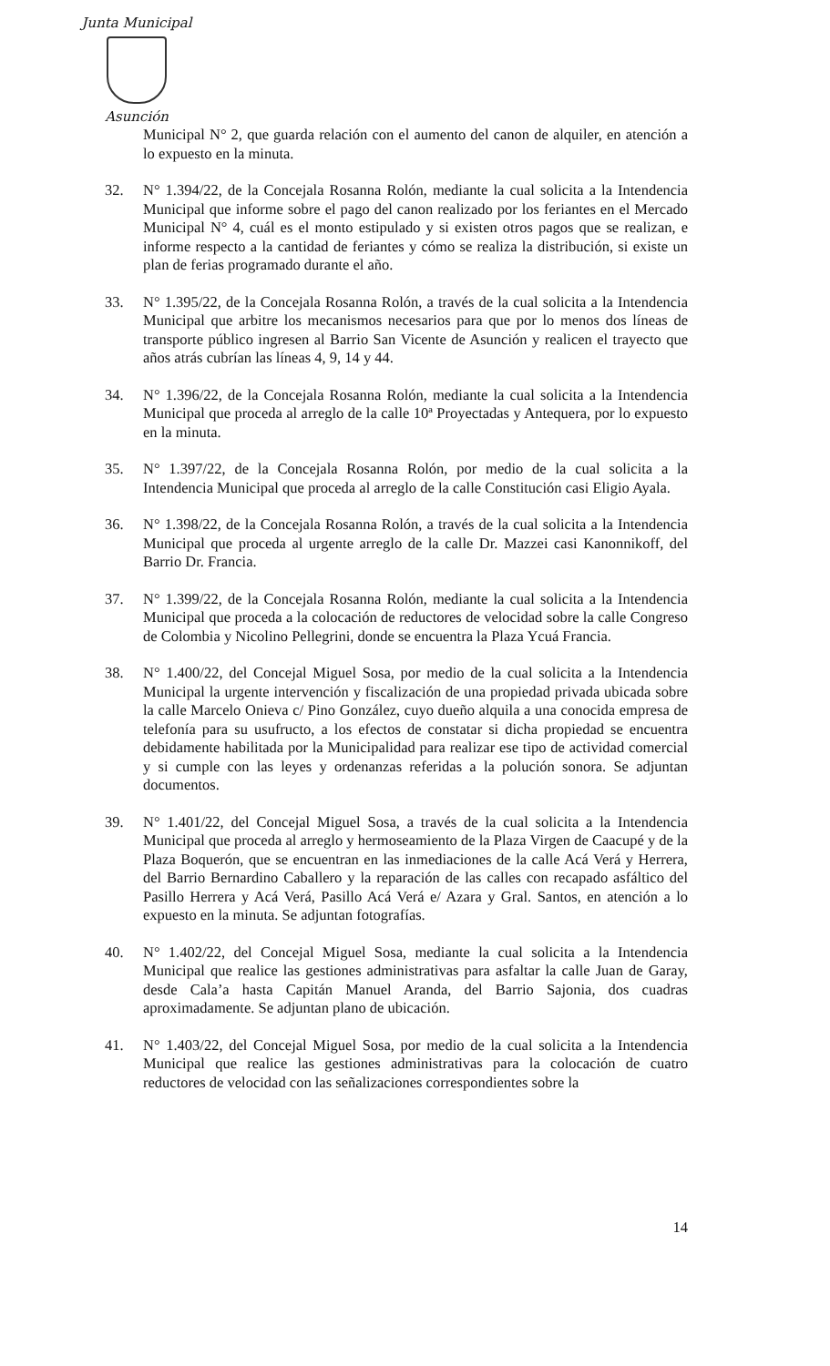Junta Municipal
Asunción
Municipal N° 2, que guarda relación con el aumento del canon de alquiler, en atención a lo expuesto en la minuta.
32. N° 1.394/22, de la Concejala Rosanna Rolón, mediante la cual solicita a la Intendencia Municipal que informe sobre el pago del canon realizado por los feriantes en el Mercado Municipal N° 4, cuál es el monto estipulado y si existen otros pagos que se realizan, e informe respecto a la cantidad de feriantes y cómo se realiza la distribución, si existe un plan de ferias programado durante el año.
33. N° 1.395/22, de la Concejala Rosanna Rolón, a través de la cual solicita a la Intendencia Municipal que arbitre los mecanismos necesarios para que por lo menos dos líneas de transporte público ingresen al Barrio San Vicente de Asunción y realicen el trayecto que años atrás cubrían las líneas 4, 9, 14 y 44.
34. N° 1.396/22, de la Concejala Rosanna Rolón, mediante la cual solicita a la Intendencia Municipal que proceda al arreglo de la calle 10ª Proyectadas y Antequera, por lo expuesto en la minuta.
35. N° 1.397/22, de la Concejala Rosanna Rolón, por medio de la cual solicita a la Intendencia Municipal que proceda al arreglo de la calle Constitución casi Eligio Ayala.
36. N° 1.398/22, de la Concejala Rosanna Rolón, a través de la cual solicita a la Intendencia Municipal que proceda al urgente arreglo de la calle Dr. Mazzei casi Kanonnikoff, del Barrio Dr. Francia.
37. N° 1.399/22, de la Concejala Rosanna Rolón, mediante la cual solicita a la Intendencia Municipal que proceda a la colocación de reductores de velocidad sobre la calle Congreso de Colombia y Nicolino Pellegrini, donde se encuentra la Plaza Ycuá Francia.
38. N° 1.400/22, del Concejal Miguel Sosa, por medio de la cual solicita a la Intendencia Municipal la urgente intervención y fiscalización de una propiedad privada ubicada sobre la calle Marcelo Onieva c/ Pino González, cuyo dueño alquila a una conocida empresa de telefonía para su usufructo, a los efectos de constatar si dicha propiedad se encuentra debidamente habilitada por la Municipalidad para realizar ese tipo de actividad comercial y si cumple con las leyes y ordenanzas referidas a la polución sonora. Se adjuntan documentos.
39. N° 1.401/22, del Concejal Miguel Sosa, a través de la cual solicita a la Intendencia Municipal que proceda al arreglo y hermoseamiento de la Plaza Virgen de Caacupé y de la Plaza Boquerón, que se encuentran en las inmediaciones de la calle Acá Verá y Herrera, del Barrio Bernardino Caballero y la reparación de las calles con recapado asfáltico del Pasillo Herrera y Acá Verá, Pasillo Acá Verá e/ Azara y Gral. Santos, en atención a lo expuesto en la minuta. Se adjuntan fotografías.
40. N° 1.402/22, del Concejal Miguel Sosa, mediante la cual solicita a la Intendencia Municipal que realice las gestiones administrativas para asfaltar la calle Juan de Garay, desde Cala’a hasta Capitán Manuel Aranda, del Barrio Sajonia, dos cuadras aproximadamente. Se adjuntan plano de ubicación.
41. N° 1.403/22, del Concejal Miguel Sosa, por medio de la cual solicita a la Intendencia Municipal que realice las gestiones administrativas para la colocación de cuatro reductores de velocidad con las señalizaciones correspondientes sobre la
14